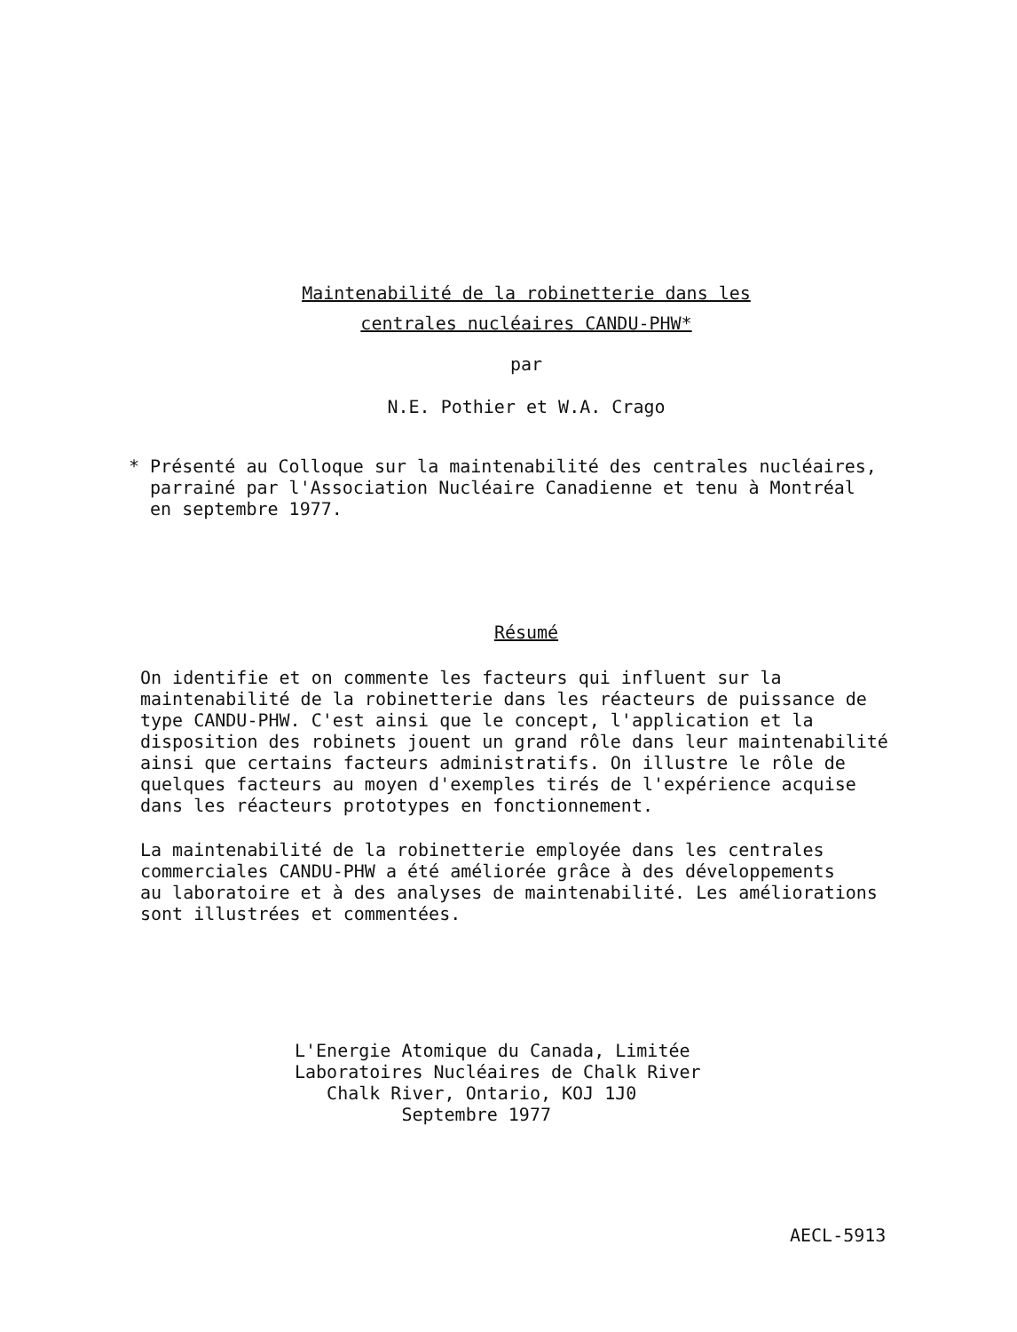Maintenabilité de la robinetterie dans les
centrales nucléaires CANDU-PHW*
par
N.E. Pothier et W.A. Crago
* Présenté au Colloque sur la maintenabilité des centrales nucléaires,
parrainé par l'Association Nucléaire Canadienne et tenu à Montréal
en septembre 1977.
Résumé
On identifie et on commente les facteurs qui influent sur la
maintenabilité de la robinetterie dans les réacteurs de puissance de
type CANDU-PHW. C'est ainsi que le concept, l'application et la
disposition des robinets jouent un grand rôle dans leur maintenabilité
ainsi que certains facteurs administratifs. On illustre le rôle de
quelques facteurs au moyen d'exemples tirés de l'expérience acquise
dans les réacteurs prototypes en fonctionnement.
La maintenabilité de la robinetterie employée dans les centrales
commerciales CANDU-PHW a été améliorée grâce à des développements
au laboratoire et à des analyses de maintenabilité. Les améliorations
sont illustrées et commentées.
L'Energie Atomique du Canada, Limitée
Laboratoires Nucléaires de Chalk River
Chalk River, Ontario, KOJ 1J0
Septembre 1977
AECL-5913